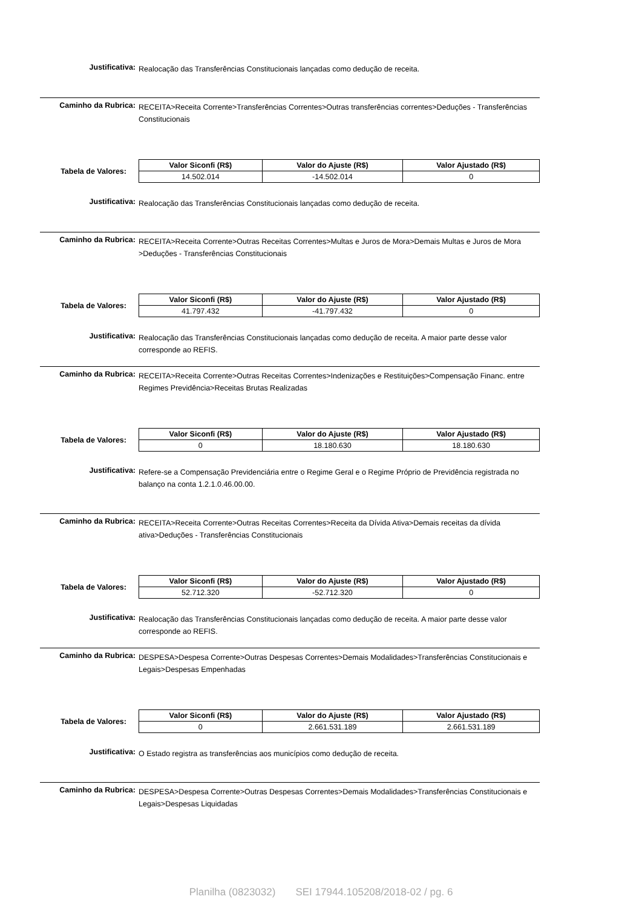Justificativa:
Realocação das Transferências Constitucionais lançadas como dedução de receita.
Caminho da Rubrica:
RECEITA>Receita Corrente>Transferências Correntes>Outras transferências correntes>Deduções - Transferências Constitucionais
Tabela de Valores:
| Valor Siconfi (R$) | Valor do Ajuste (R$) | Valor Ajustado (R$) |
| --- | --- | --- |
| 14.502.014 | -14.502.014 | 0 |
Justificativa:
Realocação das Transferências Constitucionais lançadas como dedução de receita.
Caminho da Rubrica:
RECEITA>Receita Corrente>Outras Receitas Correntes>Multas e Juros de Mora>Demais Multas e Juros de Mora >Deduções - Transferências Constitucionais
Tabela de Valores:
| Valor Siconfi (R$) | Valor do Ajuste (R$) | Valor Ajustado (R$) |
| --- | --- | --- |
| 41.797.432 | -41.797.432 | 0 |
Justificativa:
Realocação das Transferências Constitucionais lançadas como dedução de receita. A maior parte desse valor corresponde ao REFIS.
Caminho da Rubrica:
RECEITA>Receita Corrente>Outras Receitas Correntes>Indenizações e Restituições>Compensação Financ. entre Regimes Previdência>Receitas Brutas Realizadas
Tabela de Valores:
| Valor Siconfi (R$) | Valor do Ajuste (R$) | Valor Ajustado (R$) |
| --- | --- | --- |
| 0 | 18.180.630 | 18.180.630 |
Justificativa:
Refere-se a Compensação Previdenciária entre o Regime Geral e o Regime Próprio de Previdência registrada no balanço na conta 1.2.1.0.46.00.00.
Caminho da Rubrica:
RECEITA>Receita Corrente>Outras Receitas Correntes>Receita da Dívida Ativa>Demais receitas da dívida ativa>Deduções - Transferências Constitucionais
Tabela de Valores:
| Valor Siconfi (R$) | Valor do Ajuste (R$) | Valor Ajustado (R$) |
| --- | --- | --- |
| 52.712.320 | -52.712.320 | 0 |
Justificativa:
Realocação das Transferências Constitucionais lançadas como dedução de receita. A maior parte desse valor corresponde ao REFIS.
Caminho da Rubrica:
DESPESA>Despesa Corrente>Outras Despesas Correntes>Demais Modalidades>Transferências Constitucionais e Legais>Despesas Empenhadas
Tabela de Valores:
| Valor Siconfi (R$) | Valor do Ajuste (R$) | Valor Ajustado (R$) |
| --- | --- | --- |
| 0 | 2.661.531.189 | 2.661.531.189 |
Justificativa:
O Estado registra as transferências aos municípios como dedução de receita.
Caminho da Rubrica:
DESPESA>Despesa Corrente>Outras Despesas Correntes>Demais Modalidades>Transferências Constitucionais e Legais>Despesas Liquidadas
Planilha (0823032) SEI 17944.105208/2018-02 / pg. 6